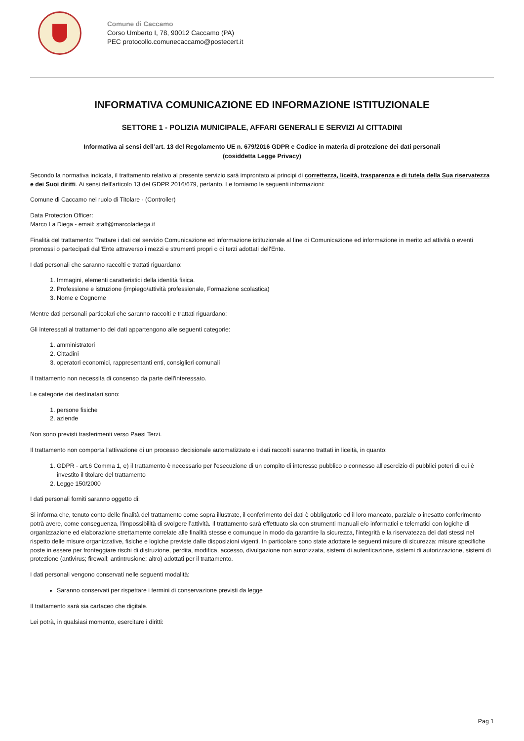Comune di Caccamo
Corso Umberto I, 78, 90012 Caccamo (PA)
PEC protocollo.comunecaccamo@postecert.it
INFORMATIVA COMUNICAZIONE ED INFORMAZIONE ISTITUZIONALE
SETTORE 1 - POLIZIA MUNICIPALE, AFFARI GENERALI E SERVIZI AI CITTADINI
Informativa ai sensi dell’art. 13 del Regolamento UE n. 679/2016 GDPR e Codice in materia di protezione dei dati personali
(cosiddetta Legge Privacy)
Secondo la normativa indicata, il trattamento relativo al presente servizio sarà improntato ai principi di correttezza, liceità, trasparenza e di tutela della Sua riservatezza e dei Suoi diritti. Ai sensi dell'articolo 13 del GDPR 2016/679, pertanto, Le forniamo le seguenti informazioni:
Comune di Caccamo nel ruolo di Titolare - (Controller)
Data Protection Officer:
Marco La Diega - email: staff@marcoladiega.it
Finalità del trattamento: Trattare i dati del servizio Comunicazione ed informazione istituzionale al fine di Comunicazione ed informazione in merito ad attività o eventi promossi o partecipati dall'Ente attraverso i mezzi e strumenti propri o di terzi adottati dell'Ente.
I dati personali che saranno raccolti e trattati riguardano:
1. Immagini, elementi caratteristici della identità fisica.
2. Professione e istruzione (impiego/attività professionale, Formazione scolastica)
3. Nome e Cognome
Mentre dati personali particolari che saranno raccolti e trattati riguardano:
Gli interessati al trattamento dei dati appartengono alle seguenti categorie:
1. amministratori
2. Cittadini
3. operatori economici, rappresentanti enti, consiglieri comunali
Il trattamento non necessita di consenso da parte dell'interessato.
Le categorie dei destinatari sono:
1. persone fisiche
2. aziende
Non sono previsti trasferimenti verso Paesi Terzi.
Il trattamento non comporta l'attivazione di un processo decisionale automatizzato e i dati raccolti saranno trattati in liceità, in quanto:
1. GDPR - art.6 Comma 1, e) il trattamento è necessario per l'esecuzione di un compito di interesse pubblico o connesso all'esercizio di pubblici poteri di cui è investito il titolare del trattamento
2. Legge 150/2000
I dati personali forniti saranno oggetto di:
Si informa che, tenuto conto delle finalità del trattamento come sopra illustrate, il conferimento dei dati è obbligatorio ed il loro mancato, parziale o inesatto conferimento potrà avere, come conseguenza, l'impossibilità di svolgere l’attività. Il trattamento sarà effettuato sia con strumenti manuali e/o informatici e telematici con logiche di organizzazione ed elaborazione strettamente correlate alle finalità stesse e comunque in modo da garantire la sicurezza, l'integrità e la riservatezza dei dati stessi nel rispetto delle misure organizzative, fisiche e logiche previste dalle disposizioni vigenti. In particolare sono state adottate le seguenti misure di sicurezza: misure specifiche poste in essere per fronteggiare rischi di distruzione, perdita, modifica, accesso, divulgazione non autorizzata, sistemi di autenticazione, sistemi di autorizzazione, sistemi di protezione (antivirus; firewall; antintrusione; altro) adottati per il trattamento.
I dati personali vengono conservati nelle seguenti modalità:
Saranno conservati per rispettare i termini di conservazione previsti da legge
Il trattamento sarà sia cartaceo che digitale.
Lei potrà, in qualsiasi momento, esercitare i diritti:
Pag 1